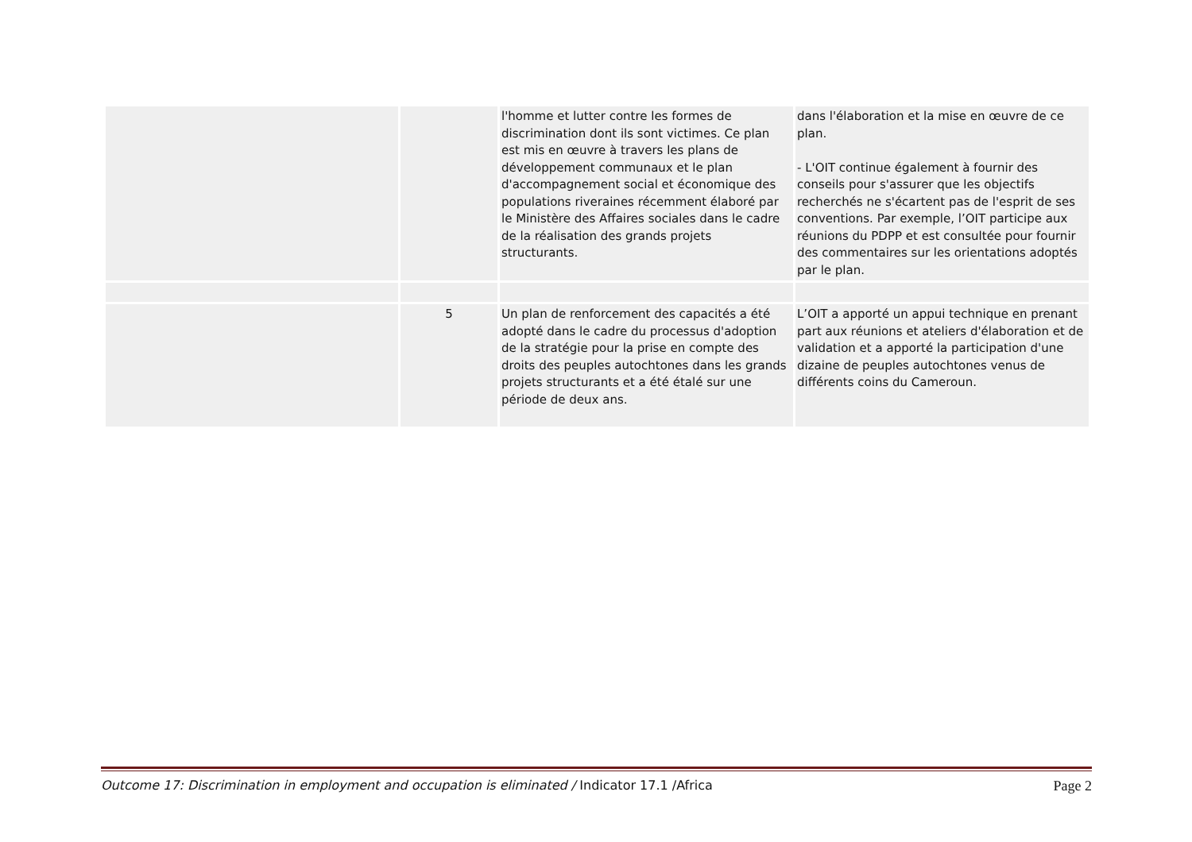| | | l'homme et lutter contre les formes de discrimination dont ils sont victimes. Ce plan est mis en œuvre à travers les plans de développement communaux et le plan d'accompagnement social et économique des populations riveraines récemment élaboré par le Ministère des Affaires sociales dans le cadre de la réalisation des grands projets structurants. | dans l'élaboration et la mise en œuvre de ce plan. - L'OIT continue également à fournir des conseils pour s'assurer que les objectifs recherchés ne s'écartent pas de l'esprit de ses conventions. Par exemple, l’OIT participe aux réunions du PDPP et est consultée pour fournir des commentaires sur les orientations adoptés par le plan. |
| | 5 | Un plan de renforcement des capacités a été adopté dans le cadre du processus d'adoption de la stratégie pour la prise en compte des droits des peuples autochtones dans les grands projets structurants et a été étalé sur une période de deux ans. | L’OIT a apporté un appui technique en prenant part aux réunions et ateliers d'élaboration et de validation et a apporté la participation d'une dizaine de peuples autochtones venus de différents coins du Cameroun. |
Outcome 17: Discrimination in employment and occupation is eliminated / Indicator 17.1 /Africa Page 2